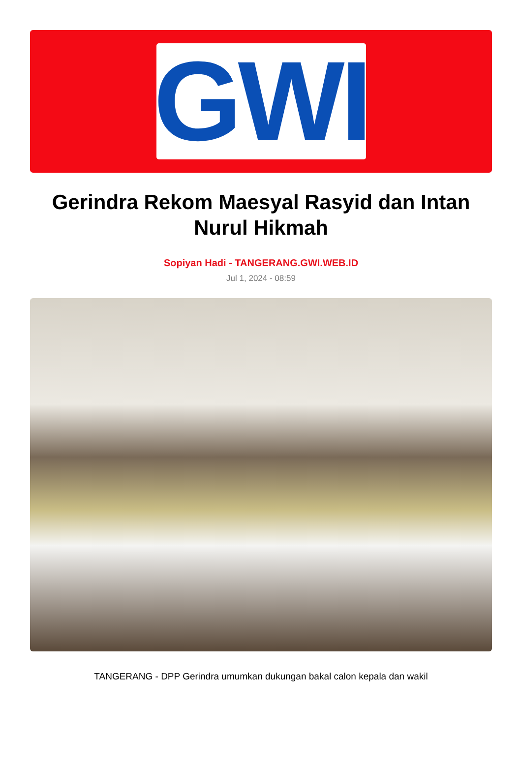GWI
Gerindra Rekom Maesyal Rasyid dan Intan Nurul Hikmah
Sopiyan Hadi - TANGERANG.GWI.WEB.ID
Jul 1, 2024 - 08:59
TANGERANG - DPP Gerindra umumkan dukungan bakal calon kepala dan wakil